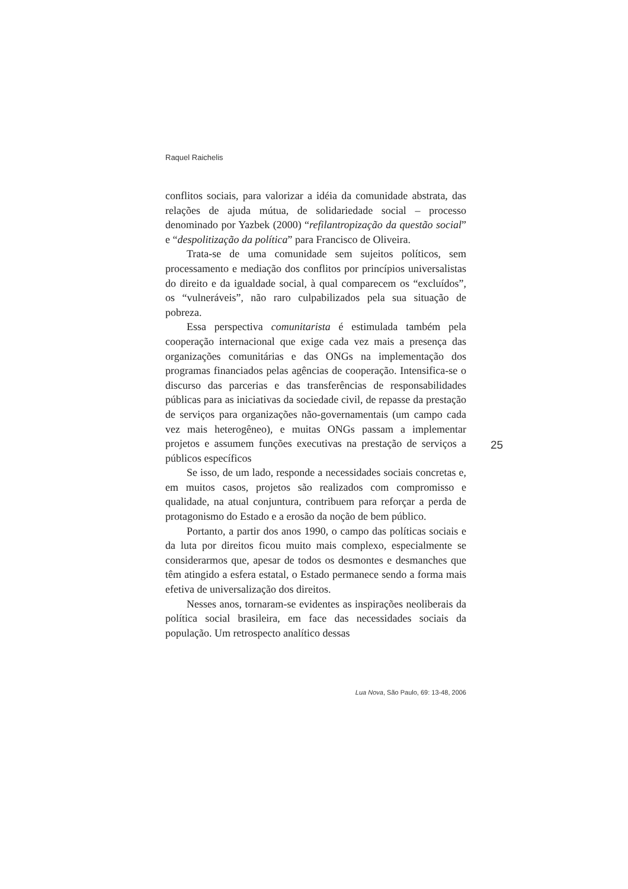Raquel Raichelis
conflitos sociais, para valorizar a idéia da comunidade abstrata, das relações de ajuda mútua, de solidariedade social – processo denominado por Yazbek (2000) “refilantropização da questão social” e “despolitização da política” para Francisco de Oliveira.
Trata-se de uma comunidade sem sujeitos políticos, sem processamento e mediação dos conflitos por princípios universalistas do direito e da igualdade social, à qual comparecem os “excluídos”, os “vulneráveis”, não raro culpabilizados pela sua situação de pobreza.
Essa perspectiva comunitarista é estimulada também pela cooperação internacional que exige cada vez mais a presença das organizações comunitárias e das ONGs na implementação dos programas financiados pelas agências de cooperação. Intensifica-se o discurso das parcerias e das transferências de responsabilidades públicas para as iniciativas da sociedade civil, de repasse da prestação de serviços para organizações não-governamentais (um campo cada vez mais heterogêneo), e muitas ONGs passam a implementar projetos e assumem funções executivas na prestação de serviços a públicos específicos
Se isso, de um lado, responde a necessidades sociais concretas e, em muitos casos, projetos são realizados com compromisso e qualidade, na atual conjuntura, contribuem para reforçar a perda de protagonismo do Estado e a erosão da noção de bem público.
Portanto, a partir dos anos 1990, o campo das políticas sociais e da luta por direitos ficou muito mais complexo, especialmente se considerarmos que, apesar de todos os desmontes e desmanches que têm atingido a esfera estatal, o Estado permanece sendo a forma mais efetiva de universalização dos direitos.
Nesses anos, tornaram-se evidentes as inspirações neoliberais da política social brasileira, em face das necessidades sociais da população. Um retrospecto analítico dessas
25
Lua Nova, São Paulo, 69: 13-48, 2006